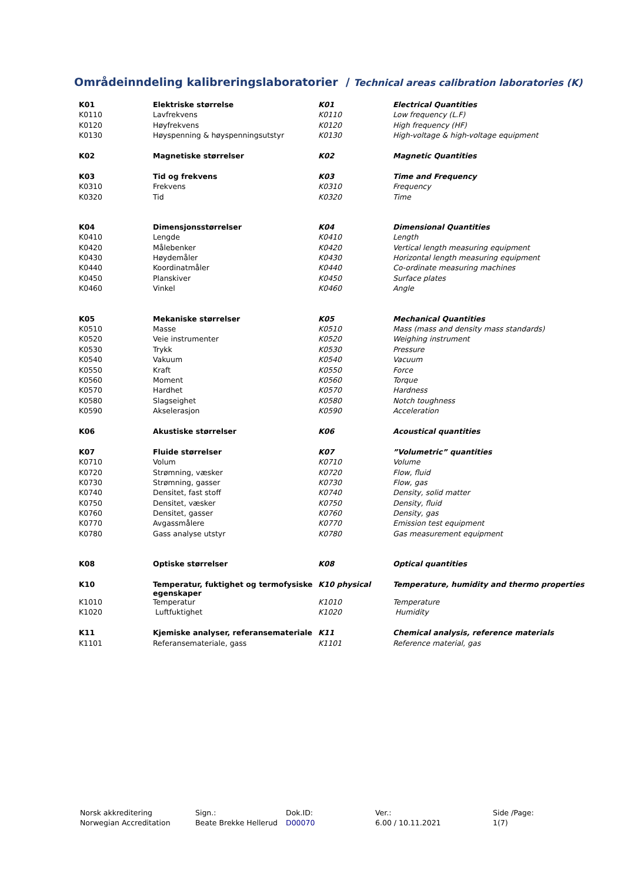Områdeinndeling kalibreringslaboratorier / Technical areas calibration laboratories (K)
| K01 | Elektriske størrelse | K01 | Electrical Quantities |
| K0110 | Lavfrekvens | K0110 | Low frequency (L.F) |
| K0120 | Høyfrekvens | K0120 | High frequency (HF) |
| K0130 | Høyspenning & høyspenningsutstyr | K0130 | High-voltage & high-voltage equipment |
| K02 | Magnetiske størrelser | K02 | Magnetic Quantities |
| K03 | Tid og frekvens | K03 | Time and Frequency |
| K0310 | Frekvens | K0310 | Frequency |
| K0320 | Tid | K0320 | Time |
| K04 | Dimensjonsstørrelser | K04 | Dimensional Quantities |
| K0410 | Lengde | K0410 | Length |
| K0420 | Målebenker | K0420 | Vertical length measuring equipment |
| K0430 | Høydemåler | K0430 | Horizontal length measuring equipment |
| K0440 | Koordinatmåler | K0440 | Co-ordinate measuring machines |
| K0450 | Planskiver | K0450 | Surface plates |
| K0460 | Vinkel | K0460 | Angle |
| K05 | Mekaniske størrelser | K05 | Mechanical Quantities |
| K0510 | Masse | K0510 | Mass (mass and density mass standards) |
| K0520 | Veie instrumenter | K0520 | Weighing instrument |
| K0530 | Trykk | K0530 | Pressure |
| K0540 | Vakuum | K0540 | Vacuum |
| K0550 | Kraft | K0550 | Force |
| K0560 | Moment | K0560 | Torque |
| K0570 | Hardhet | K0570 | Hardness |
| K0580 | Slagseighet | K0580 | Notch toughness |
| K0590 | Akselerasjon | K0590 | Acceleration |
| K06 | Akustiske størrelser | K06 | Acoustical quantities |
| K07 | Fluide størrelser | K07 | ”Volumetric” quantities |
| K0710 | Volum | K0710 | Volume |
| K0720 | Strømning, væsker | K0720 | Flow, fluid |
| K0730 | Strømning, gasser | K0730 | Flow, gas |
| K0740 | Densitet, fast stoff | K0740 | Density, solid matter |
| K0750 | Densitet, væsker | K0750 | Density, fluid |
| K0760 | Densitet, gasser | K0760 | Density, gas |
| K0770 | Avgassmålere | K0770 | Emission test equipment |
| K0780 | Gass analyse utstyr | K0780 | Gas measurement equipment |
| K08 | Optiske størrelser | K08 | Optical quantities |
| K10 | Temperatur, fuktighet og termofysiske egenskaper | K10 physical | Temperature, humidity and thermo properties |
| K1010 | Temperatur | K1010 | Temperature |
| K1020 | Luftfuktighet | K1020 | Humidity |
| K11 | Kjemiske analyser, referansemateriale | K11 | Chemical analysis, reference materials |
| K1101 | Referansemateriale, gass | K1101 | Reference material, gas |
Norsk akkreditering
Norwegian Accreditation
Sign.:
Beate Brekke Hellerud
Dok.ID:
D00070
Ver.:
6.00 / 10.11.2021
Side /Page:
1(7)